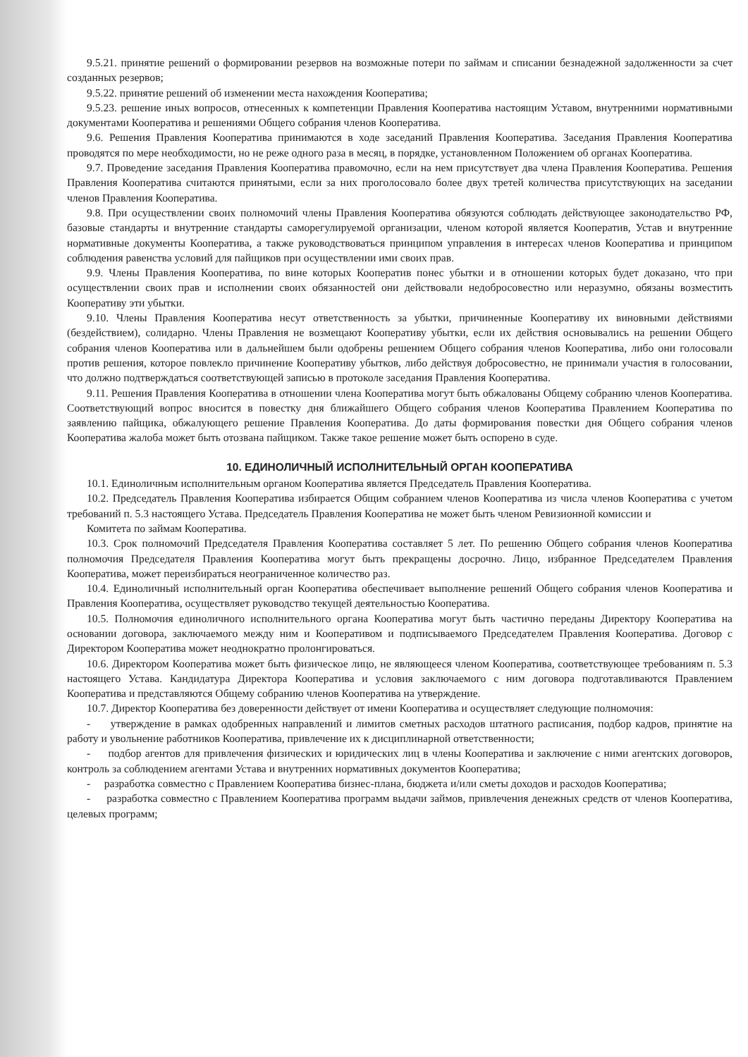9.5.21. принятие решений о формировании резервов на возможные потери по займам и списании безнадежной задолженности за счет созданных резервов;
9.5.22. принятие решений об изменении места нахождения Кооператива;
9.5.23. решение иных вопросов, отнесенных к компетенции Правления Кооператива настоящим Уставом, внутренними нормативными документами Кооператива и решениями Общего собрания членов Кооператива.
9.6. Решения Правления Кооператива принимаются в ходе заседаний Правления Кооператива. Заседания Правления Кооператива проводятся по мере необходимости, но не реже одного раза в месяц, в порядке, установленном Положением об органах Кооператива.
9.7. Проведение заседания Правления Кооператива правомочно, если на нем присутствует два члена Правления Кооператива. Решения Правления Кооператива считаются принятыми, если за них проголосовало более двух третей количества присутствующих на заседании членов Правления Кооператива.
9.8. При осуществлении своих полномочий члены Правления Кооператива обязуются соблюдать действующее законодательство РФ, базовые стандарты и внутренние стандарты саморегулируемой организации, членом которой является Кооператив, Устав и внутренние нормативные документы Кооператива, а также руководствоваться принципом управления в интересах членов Кооператива и принципом соблюдения равенства условий для пайщиков при осуществлении ими своих прав.
9.9. Члены Правления Кооператива, по вине которых Кооператив понес убытки и в отношении которых будет доказано, что при осуществлении своих прав и исполнении своих обязанностей они действовали недобросовестно или неразумно, обязаны возместить Кооперативу эти убытки.
9.10. Члены Правления Кооператива несут ответственность за убытки, причиненные Кооперативу их виновными действиями (бездействием), солидарно. Члены Правления не возмещают Кооперативу убытки, если их действия основывались на решении Общего собрания членов Кооператива или в дальнейшем были одобрены решением Общего собрания членов Кооператива, либо они голосовали против решения, которое повлекло причинение Кооперативу убытков, либо действуя добросовестно, не принимали участия в голосовании, что должно подтверждаться соответствующей записью в протоколе заседания Правления Кооператива.
9.11. Решения Правления Кооператива в отношении члена Кооператива могут быть обжалованы Общему собранию членов Кооператива. Соответствующий вопрос вносится в повестку дня ближайшего Общего собрания членов Кооператива Правлением Кооператива по заявлению пайщика, обжалующего решение Правления Кооператива. До даты формирования повестки дня Общего собрания членов Кооператива жалоба может быть отозвана пайщиком. Также такое решение может быть оспорено в суде.
10. ЕДИНОЛИЧНЫЙ ИСПОЛНИТЕЛЬНЫЙ ОРГАН КООПЕРАТИВА
10.1. Единоличным исполнительным органом Кооператива является Председатель Правления Кооператива.
10.2. Председатель Правления Кооператива избирается Общим собранием членов Кооператива из числа членов Кооператива с учетом требований п. 5.3 настоящего Устава. Председатель Правления Кооператива не может быть членом Ревизионной комиссии и
Комитета по займам Кооператива.
10.3. Срок полномочий Председателя Правления Кооператива составляет 5 лет. По решению Общего собрания членов Кооператива полномочия Председателя Правления Кооператива могут быть прекращены досрочно. Лицо, избранное Председателем Правления Кооператива, может переизбираться неограниченное количество раз.
10.4. Единоличный исполнительный орган Кооператива обеспечивает выполнение решений Общего собрания членов Кооператива и Правления Кооператива, осуществляет руководство текущей деятельностью Кооператива.
10.5. Полномочия единоличного исполнительного органа Кооператива могут быть частично переданы Директору Кооператива на основании договора, заключаемого между ним и Кооперативом и подписываемого Председателем Правления Кооператива. Договор с Директором Кооператива может неоднократно пролонгироваться.
10.6. Директором Кооператива может быть физическое лицо, не являющееся членом Кооператива, соответствующее требованиям п. 5.3 настоящего Устава. Кандидатура Директора Кооператива и условия заключаемого с ним договора подготавливаются Правлением Кооператива и представляются Общему собранию членов Кооператива на утверждение.
10.7. Директор Кооператива без доверенности действует от имени Кооператива и осуществляет следующие полномочия:
- утверждение в рамках одобренных направлений и лимитов сметных расходов штатного расписания, подбор кадров, принятие на работу и увольнение работников Кооператива, привлечение их к дисциплинарной ответственности;
- подбор агентов для привлечения физических и юридических лиц в члены Кооператива и заключение с ними агентских договоров, контроль за соблюдением агентами Устава и внутренних нормативных документов Кооператива;
- разработка совместно с Правлением Кооператива бизнес-плана, бюджета и/или сметы доходов и расходов Кооператива;
- разработка совместно с Правлением Кооператива программ выдачи займов, привлечения денежных средств от членов Кооператива, целевых программ;